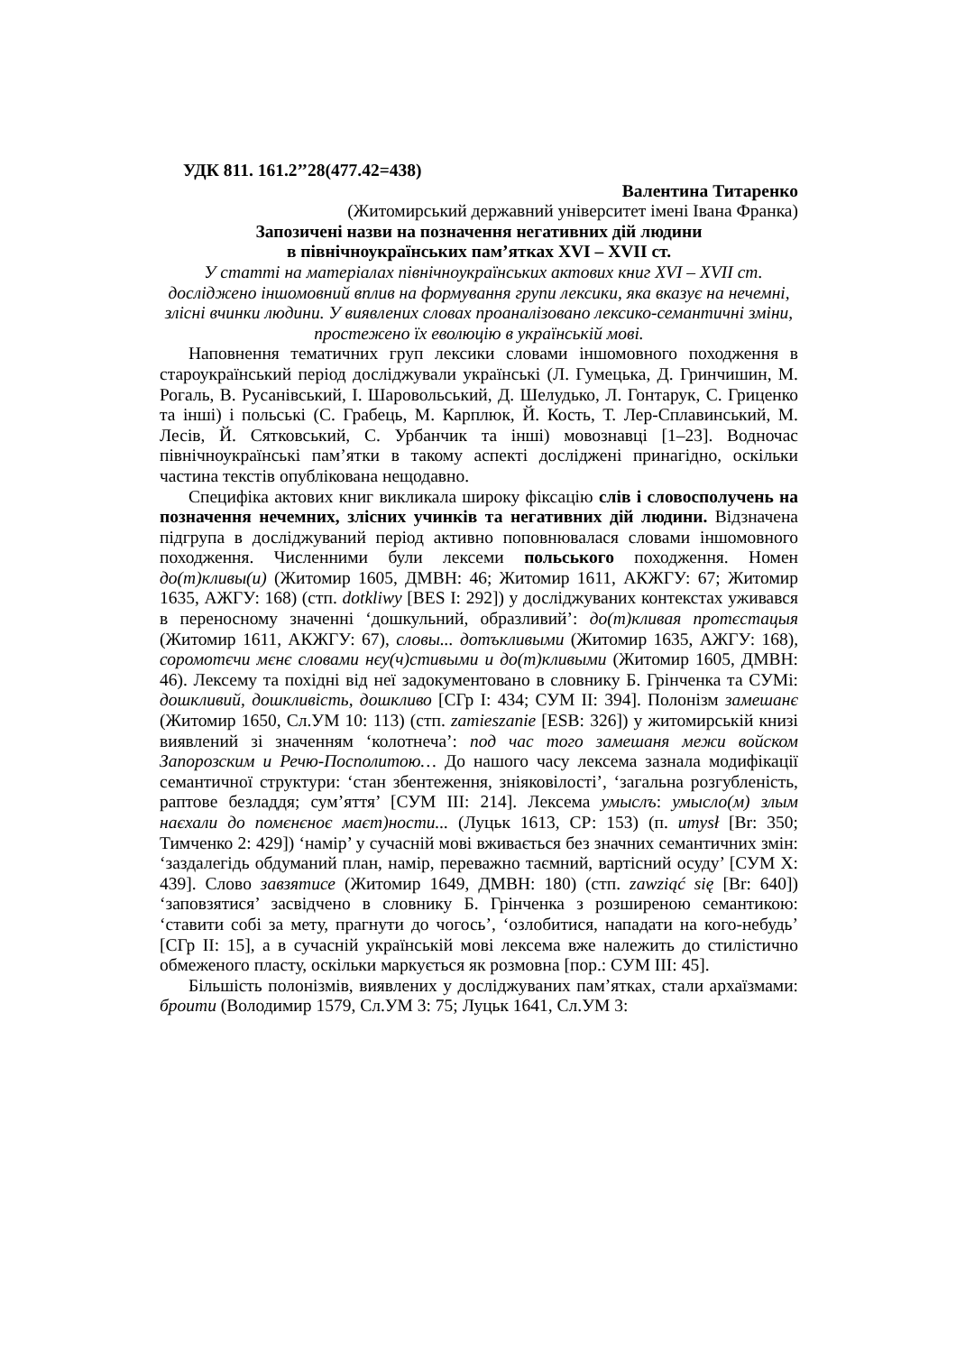УДК 811. 161.2’’28(477.42=438)
Валентина Титаренко
(Житомирський державний університет імені Івана Франка)
Запозичені назви на позначення негативних дій людини
в північноукраїнських пам’ятках XVI – XVII ст.
У статті на матеріалах північноукраїнських актових книг XVI – XVII ст. досліджено іншомовний вплив на формування групи лексики, яка вказує на нечемні, злісні вчинки людини. У виявлених словах проаналізовано лексико-семантичні зміни, простежено їх еволюцію в українській мові.
Наповнення тематичних груп лексики словами іншомовного походження в староукраїнський період досліджували українські (Л. Гумецька, Д. Гринчишин, М. Рогаль, В. Русанівський, І. Шаровольський, Д. Шелудько, Л. Гонтарук, С. Гриценко та інші) і польські (С. Грабець, М. Карплюк, Й. Кость, Т. Лер-Сплавинський, М. Лесів, Й. Сятковський, С. Урбанчик та інші) мовознавці [1–23]. Водночас північноукраїнські пам’ятки в такому аспекті досліджені принагідно, оскільки частина текстів опублікована нещодавно.
Специфіка актових книг викликала широку фіксацію слів і словосполучень на позначення нечемних, злісних учинків та негативних дій людини. Відзначена підгрупа в досліджуваний період активно поповнювалася словами іншомовного походження. Численними були лексеми польського походження. Номен до(т)кливы(и) (Житомир 1605, ДМВН: 46; Житомир 1611, АКЖГУ: 67; Житомир 1635, АЖГУ: 168) (стп. dotkliwy [BES I: 292]) у досліджуваних контекстах уживався в переносному значенні ‘дошкульний, образливий’: до(т)кливая протєстацыя (Житомир 1611, АКЖГУ: 67), словы... дотъкливыми (Житомир 1635, АЖГУ: 168), соромотєчи мєнє словами нєу(ч)стивыми и до(т)кливыми (Житомир 1605, ДМВН: 46). Лексему та похідні від неї задокументовано в словнику Б. Грінченка та СУМі: дошкливий, дошкливість, дошкливо [СГр I: 434; СУМ II: 394]. Полонізм замешанє (Житомир 1650, Сл.УМ 10: 113) (стп. zamieszanie [ESB: 326]) у житомирській книзі виявлений зі значенням ‘колотнеча’: под час того замешаня межи войском Запорозским и Речю-Посполитою… До нашого часу лексема зазнала модифікації семантичної структури: ‘стан збентеження, зніяковілості’, ‘загальна розгубленість, раптове безладдя; сум’яття’ [СУМ III: 214]. Лексема умыслъ: умысло(м) злым наєхали до помєнєноє маєт)ности... (Луцьк 1613, СР: 153) (п. umysł [Br: 350; Тимченко 2: 429]) ‘намір’ у сучасній мові вживається без значних семантичних змін: ‘заздалегідь обдуманий план, намір, переважно таємний, вартісний осуду’ [СУМ X: 439]. Слово завзятисе (Житомир 1649, ДМВН: 180) (стп. zawziąć się [Br: 640]) ‘заповзятися’ засвідчено в словнику Б. Грінченка з розширеною семантикою: ‘ставити собі за мету, прагнути до чогось’, ‘озлобитися, нападати на кого-небудь’ [СГр II: 15], а в сучасній українській мові лексема вже належить до стилістично обмеженого пласту, оскільки маркується як розмовна [пор.: СУМ III: 45].
Більшість полонізмів, виявлених у досліджуваних пам’ятках, стали архаїзмами: броити (Володимир 1579, Сл.УМ 3: 75; Луцьк 1641, Сл.УМ 3: